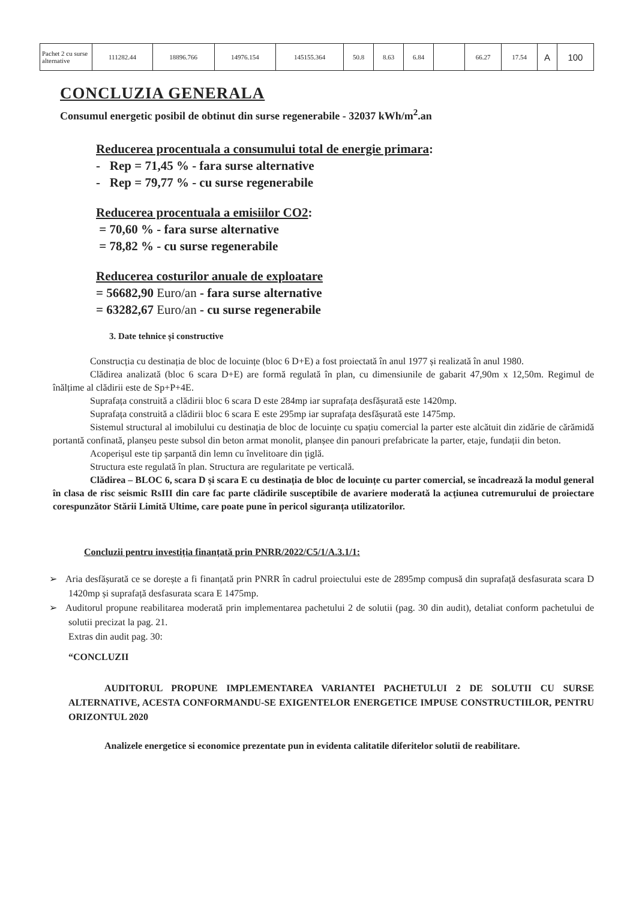| Pachet 2 cu surse alternative | 111282.44 | 18896.766 | 14976.154 | 145155.364 | 50.8 | 8.63 | 6.84 | | 66.27 | 17.54 | A | 100 |
CONCLUZIA GENERALA
Consumul energetic posibil de obtinut din surse regenerabile - 32037 kWh/m<sup>2</sup>.an
Reducerea procentuala a consumului total de energie primara:
- Rep = 71,45 % - fara surse alternative
- Rep = 79,77 % - cu surse regenerabile
Reducerea procentuala a emisiilor CO2:
= 70,60 % - fara surse alternative
= 78,82 % - cu surse regenerabile
Reducerea costurilor anuale de exploatare
= 56682,90 Euro/an - fara surse alternative
= 63282,67 Euro/an - cu surse regenerabile
3. Date tehnice și constructive
Construcția cu destinația de bloc de locuințe (bloc 6 D+E) a fost proiectată în anul 1977 și realizată în anul 1980.
Clădirea analizată (bloc 6 scara D+E) are formă regulată în plan, cu dimensiunile de gabarit 47,90m x 12,50m. Regimul de înălțime al clădirii este de Sp+P+4E.
Suprafața construită a clădirii bloc 6 scara D este 284mp iar suprafața desfășurată este 1420mp.
Suprafața construită a clădirii bloc 6 scara E este 295mp iar suprafața desfășurată este 1475mp.
Sistemul structural al imobilului cu destinația de bloc de locuințe cu spațiu comercial la parter este alcătuit din zidărie de cărămidă portantă confinată, planșeu peste subsol din beton armat monolit, planșee din panouri prefabricate la parter, etaje, fundații din beton.
Acoperișul este tip șarpantă din lemn cu învelitoare din țiglă.
Structura este regulată în plan. Structura are regularitate pe verticală.
Clădirea – BLOC 6, scara D și scara E cu destinația de bloc de locuințe cu parter comercial, se încadrează la modul general în clasa de risc seismic RsIII din care fac parte clădirile susceptibile de avariere moderată la acțiunea cutremurului de proiectare corespunzător Stării Limită Ultime, care poate pune în pericol siguranța utilizatorilor.
Concluzii pentru investiția finanțată prin PNRR/2022/C5/1/A.3.1/1:
➢ Aria desfășurată ce se dorește a fi finanțată prin PNRR în cadrul proiectului este de 2895mp compusă din suprafață desfasurata scara D 1420mp și suprafață desfasurata scara E 1475mp.
➢ Auditorul propune reabilitarea moderată prin implementarea pachetului 2 de solutii (pag. 30 din audit), detaliat conform pachetului de solutii precizat la pag. 21.
Extras din audit pag. 30:
“CONCLUZII
AUDITORUL PROPUNE IMPLEMENTAREA VARIANTEI PACHETULUI 2 DE SOLUTII CU SURSE ALTERNATIVE, ACESTA CONFORMANDU-SE EXIGENTELOR ENERGETICE IMPUSE CONSTRUCTIILOR, PENTRU ORIZONTUL 2020
Analizele energetice si economice prezentate pun in evidenta calitatile diferitelor solutii de reabilitare.